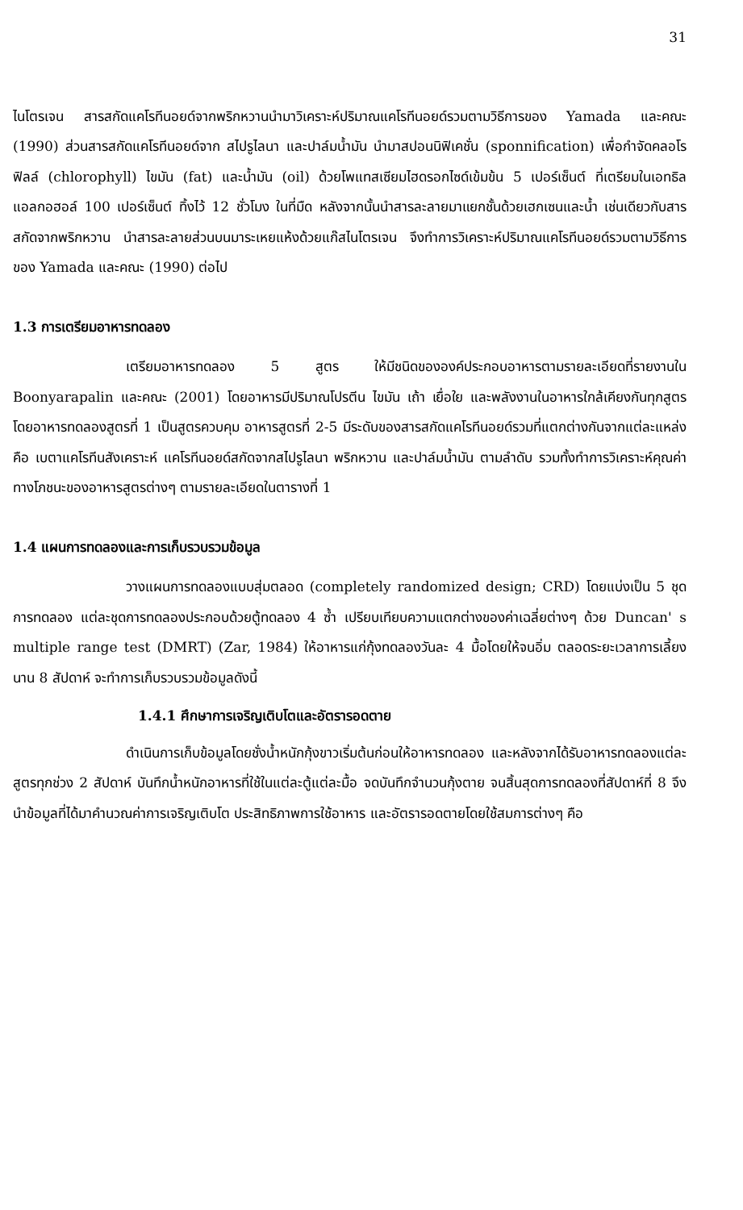31
ไนโตรเจน สารสกัดแคโรทีนอยด์จากพริกหวานนำมาวิเคราะห์ปริมาณแคโรทีนอยด์รวมตามวิธีการของ Yamada และคณะ (1990) ส่วนสารสกัดแคโรทีนอยด์จาก สไปรูไลนา และปาล์มน้ำมัน นำมาสปอนนิฟิเคชั่น (sponnification) เพื่อกำจัดคลอโรฟิลล์ (chlorophyll) ไขมัน (fat) และน้ำมัน (oil) ด้วยโพแทสเซียมไฮดรอกไซด์เข้มข้น 5 เปอร์เซ็นต์ ที่เตรียมในเอทธิลแอลกอฮอล์ 100 เปอร์เซ็นต์ ทิ้งไว้ 12 ชั่วโมง ในที่มืด หลังจากนั้นนำสารละลายมาแยกชั้นด้วยเฮกเซนและน้ำ เช่นเดียวกับสารสกัดจากพริกหวาน นำสารละลายส่วนบนมาระเหยแห้งด้วยแก๊สไนโตรเจน จึงทำการวิเคราะห์ปริมาณแคโรทีนอยด์รวมตามวิธีการของ Yamada และคณะ (1990) ต่อไป
1.3 การเตรียมอาหารทดลอง
เตรียมอาหารทดลอง 5 สูตร ให้มีชนิดขององค์ประกอบอาหารตามรายละเอียดที่รายงานใน Boonyarapalin และคณะ (2001) โดยอาหารมีปริมาณโปรตีน ไขมัน เถ้า เยื่อใย และพลังงานในอาหารใกล้เคียงกันทุกสูตร โดยอาหารทดลองสูตรที่ 1 เป็นสูตรควบคุม อาหารสูตรที่ 2-5 มีระดับของสารสกัดแคโรทีนอยด์รวมที่แตกต่างกันจากแต่ละแหล่งคือ เบตาแคโรทีนสังเคราะห์ แคโรทีนอยด์สกัดจากสไปรูไลนา พริกหวาน และปาล์มน้ำมัน ตามลำดับ รวมทั้งทำการวิเคราะห์คุณค่าทางโภชนะของอาหารสูตรต่างๆ ตามรายละเอียดในตารางที่ 1
1.4 แผนการทดลองและการเก็บรวบรวมข้อมูล
วางแผนการทดลองแบบสุ่มตลอด (completely randomized design; CRD) โดยแบ่งเป็น 5 ชุดการทดลอง แต่ละชุดการทดลองประกอบด้วยตู้ทดลอง 4 ซ้ำ เปรียบเทียบความแตกต่างของค่าเฉลี่ยต่างๆ ด้วย Duncan' s multiple range test (DMRT) (Zar, 1984) ให้อาหารแก่กุ้งทดลองวันละ 4 มื้อโดยให้จนอิ่ม ตลอดระยะเวลาการเลี้ยงนาน 8 สัปดาห์ จะทำการเก็บรวบรวมข้อมูลดังนี้
1.4.1 ศึกษาการเจริญเติบโตและอัตรารอดตาย
ดำเนินการเก็บข้อมูลโดยชั่งน้ำหนักกุ้งขาวเริ่มต้นก่อนให้อาหารทดลอง และหลังจากได้รับอาหารทดลองแต่ละสูตรทุกช่วง 2 สัปดาห์ บันทึกน้ำหนักอาหารที่ใช้ในแต่ละตู้แต่ละมื้อ จดบันทึกจำนวนกุ้งตาย จนสิ้นสุดการทดลองที่สัปดาห์ที่ 8 จึงนำข้อมูลที่ได้มาคำนวณค่าการเจริญเติบโต ประสิทธิภาพการใช้อาหาร และอัตรารอดตายโดยใช้สมการต่างๆ คือ